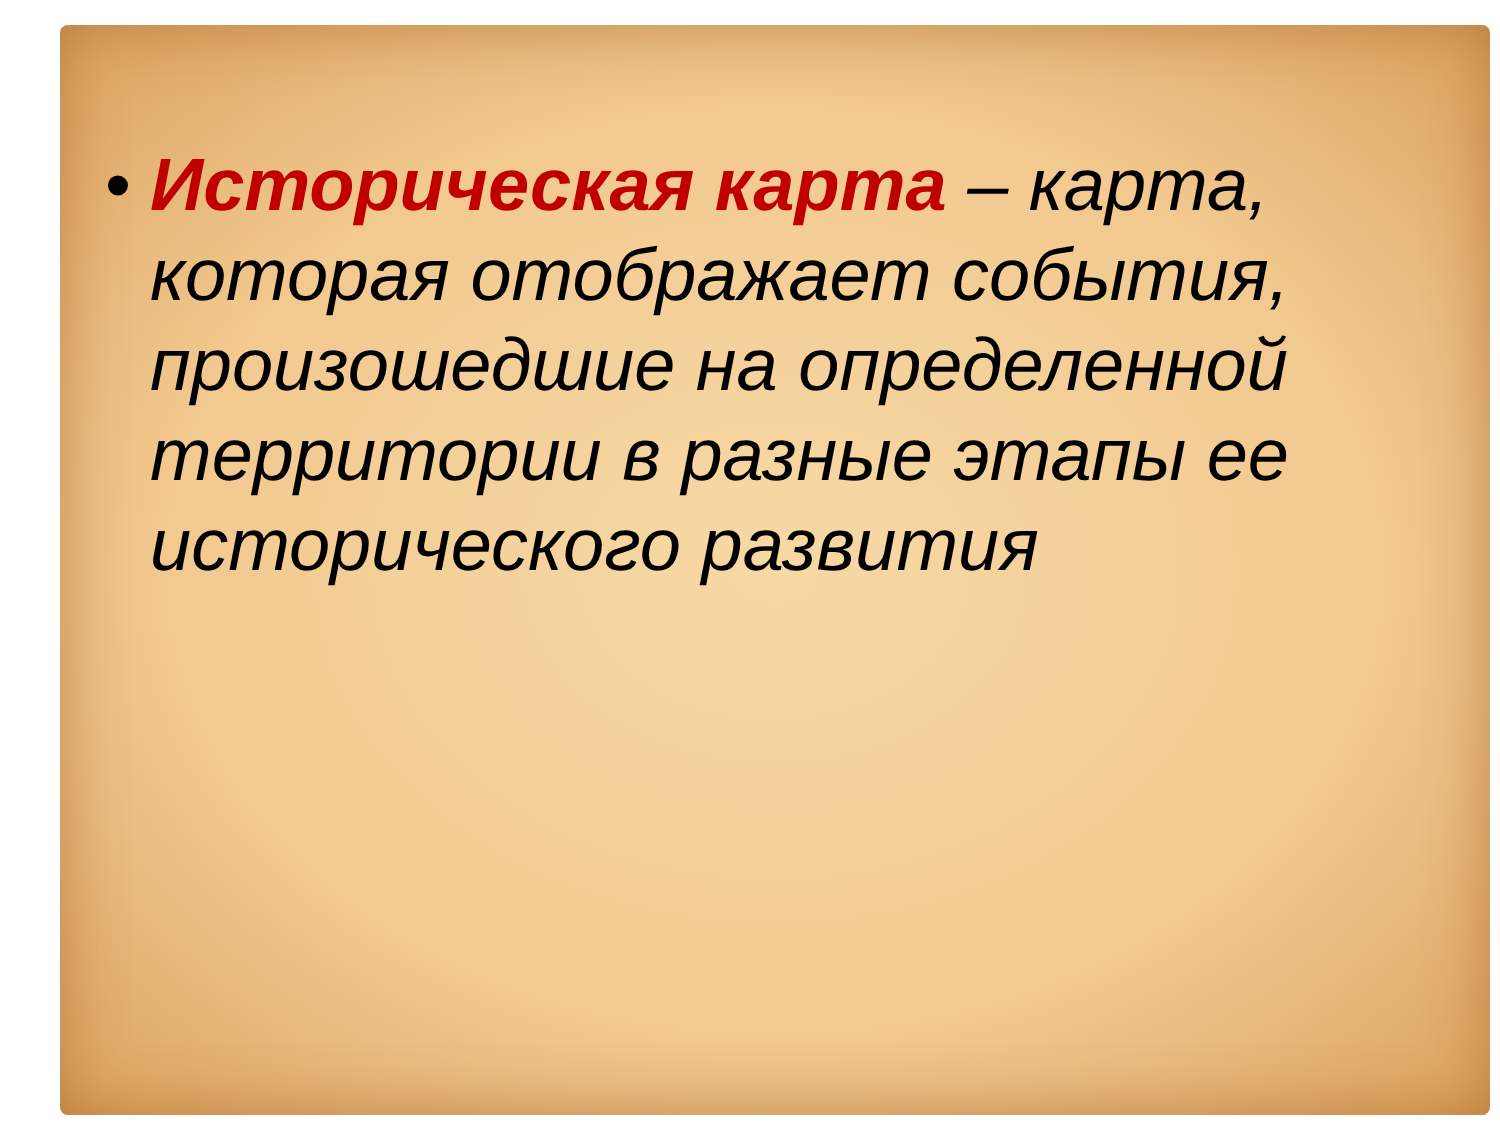• Историческая карта – карта, которая отображает события, произошедшие на определенной территории в разные этапы ее исторического развития